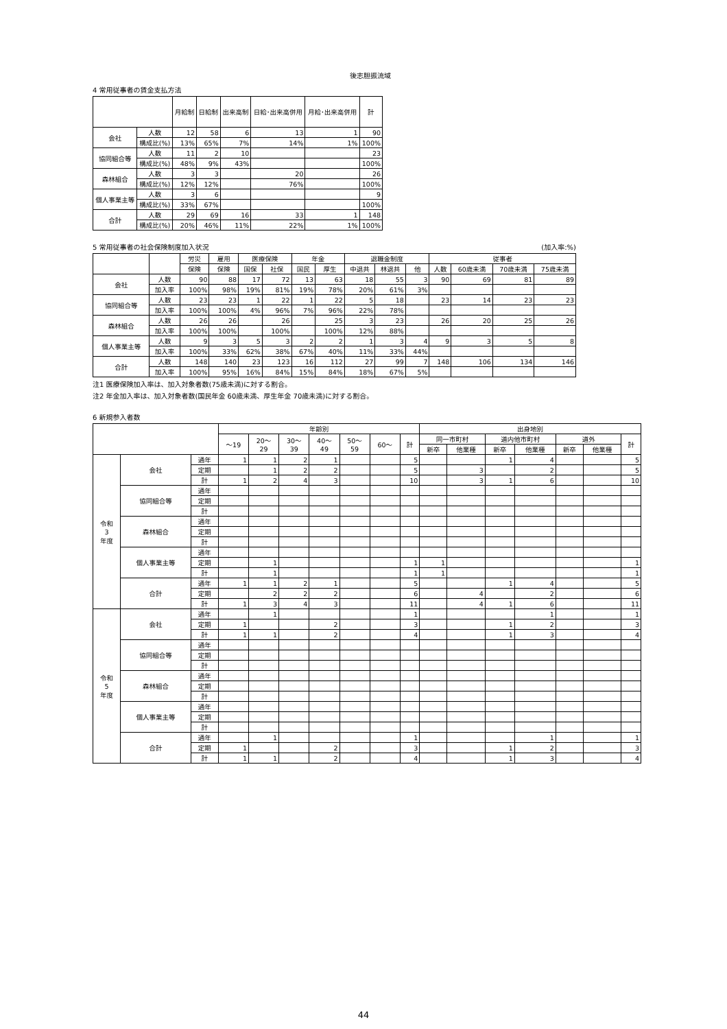後志胆振流域
4 常用従事者の賃金支払方法
| | | 月給制 | 日給制 | 出来高制 | 日給･出来高併用 | 月給･出来高併用 | 計 |
| --- | --- | --- | --- | --- | --- | --- | --- |
| 会社 | 人数 | 12 | 58 | 6 | 13 | 1 | 90 |
| | 構成比(%) | 13% | 65% | 7% | 14% | 1% | 100% |
| 協同組合等 | 人数 | 11 | 2 | 10 | | | 23 |
| | 構成比(%) | 48% | 9% | 43% | | | 100% |
| 森林組合 | 人数 | 3 | 3 | | 20 | | 26 |
| | 構成比(%) | 12% | 12% | | 76% | | 100% |
| 個人事業主等 | 人数 | 3 | 6 | | | | 9 |
| | 構成比(%) | 33% | 67% | | | | 100% |
| 合計 | 人数 | 29 | 69 | 16 | 33 | 1 | 148 |
| | 構成比(%) | 20% | 46% | 11% | 22% | 1% | 100% |
5 常用従事者の社会保険制度加入状況 (加入率:%)
| | | 労災 | 雇用 | 医療保険 | | 年金 | | 退職金制度 | | | 従事者 | | | |
| --- | --- | --- | --- | --- | --- | --- | --- | --- | --- | --- | --- | --- | --- | --- |
| | | 保険 | 保険 | 国保 | 社保 | 国民 | 厚生 | 中退共 | 林退共 | 他 | 人数 | 60歳未満 | 70歳未満 | 75歳未満 |
| 会社 | 人数 | 90 | 88 | 17 | 72 | 13 | 63 | 18 | 55 | 3 | 90 | 69 | 81 | 89 |
| | 加入率 | 100% | 98% | 19% | 81% | 19% | 78% | 20% | 61% | 3% | | | | |
| 協同組合等 | 人数 | 23 | 23 | 1 | 22 | 1 | 22 | 5 | 18 | | 23 | 14 | 23 | 23 |
| | 加入率 | 100% | 100% | 4% | 96% | 7% | 96% | 22% | 78% | | | | | |
| 森林組合 | 人数 | 26 | 26 | | 26 | | 25 | 3 | 23 | | 26 | 20 | 25 | 26 |
| | 加入率 | 100% | 100% | | 100% | | 100% | 12% | 88% | | | | | |
| 個人事業主等 | 人数 | 9 | 3 | 5 | 3 | 2 | 2 | 1 | 3 | 4 | 9 | 3 | 5 | 8 |
| | 加入率 | 100% | 33% | 62% | 38% | 67% | 40% | 11% | 33% | 44% | | | | |
| 合計 | 人数 | 148 | 140 | 23 | 123 | 16 | 112 | 27 | 99 | 7 | 148 | 106 | 134 | 146 |
| | 加入率 | 100% | 95% | 16% | 84% | 15% | 84% | 18% | 67% | 5% | | | | |
注1 医療保険加入率は、加入対象者数(75歳未満)に対する割合。
注2 年金加入率は、加入対象者数(国民年金 60歳未満、厚生年金 70歳未満)に対する割合。
6 新規参入者数
| | | | 年齢別 | | | | | | | 出身地別 | | | | | | |
| --- | --- | --- | --- | --- | --- | --- | --- | --- | --- | --- | --- | --- | --- | --- | --- | --- |
| | | | ～19 | 20～ 29 | 30～ 39 | 40～ 49 | 50～ 59 | 60～ | 計 | 同一市町村 | | 道内他市町村 | | 道外 | | 計 |
| | | | | | | | | | | 新卒 | 他業種 | 新卒 | 他業種 | 新卒 | 他業種 | |
| 令和 3 年度 | 会社 | 通年 | 1 | 1 | 2 | 1 | | | 5 | | | 1 | 4 | | | 5 |
| | | 定期 | | 1 | 2 | 2 | | | 5 | | 3 | | 2 | | | 5 |
| | | 計 | 1 | 2 | 4 | 3 | | | 10 | | 3 | 1 | 6 | | | 10 |
| | 協同組合等 | 通年 | | | | | | | | | | | | | | |
| | | 定期 | | | | | | | | | | | | | | |
| | | 計 | | | | | | | | | | | | | | |
| | 森林組合 | 通年 | | | | | | | | | | | | | | |
| | | 定期 | | | | | | | | | | | | | | |
| | | 計 | | | | | | | | | | | | | | |
| | 個人事業主等 | 通年 | | | | | | | | | | | | | | |
| | | 定期 | | 1 | | | | | 1 | 1 | | | | | | 1 |
| | | 計 | | 1 | | | | | 1 | 1 | | | | | | 1 |
| | 合計 | 通年 | 1 | 1 | 2 | 1 | | | 5 | | | 1 | 4 | | | 5 |
| | | 定期 | | 2 | 2 | 2 | | | 6 | | 4 | | 2 | | | 6 |
| | | 計 | 1 | 3 | 4 | 3 | | | 11 | | 4 | 1 | 6 | | | 11 |
| 令和 5 年度 | 会社 | 通年 | | 1 | | | | | 1 | | | | 1 | | | 1 |
| | | 定期 | 1 | | | 2 | | | 3 | | | 1 | 2 | | | 3 |
| | | 計 | 1 | 1 | | 2 | | | 4 | | | 1 | 3 | | | 4 |
| | 協同組合等 | 通年 | | | | | | | | | | | | | | |
| | | 定期 | | | | | | | | | | | | | | |
| | | 計 | | | | | | | | | | | | | | |
| | 森林組合 | 通年 | | | | | | | | | | | | | | |
| | | 定期 | | | | | | | | | | | | | | |
| | | 計 | | | | | | | | | | | | | | |
| | 個人事業主等 | 通年 | | | | | | | | | | | | | | |
| | | 定期 | | | | | | | | | | | | | | |
| | | 計 | | | | | | | | | | | | | | |
| | 合計 | 通年 | | 1 | | | | | 1 | | | | 1 | | | 1 |
| | | 定期 | 1 | | | 2 | | | 3 | | | 1 | 2 | | | 3 |
| | | 計 | 1 | 1 | | 2 | | | 4 | | | 1 | 3 | | | 4 |
44